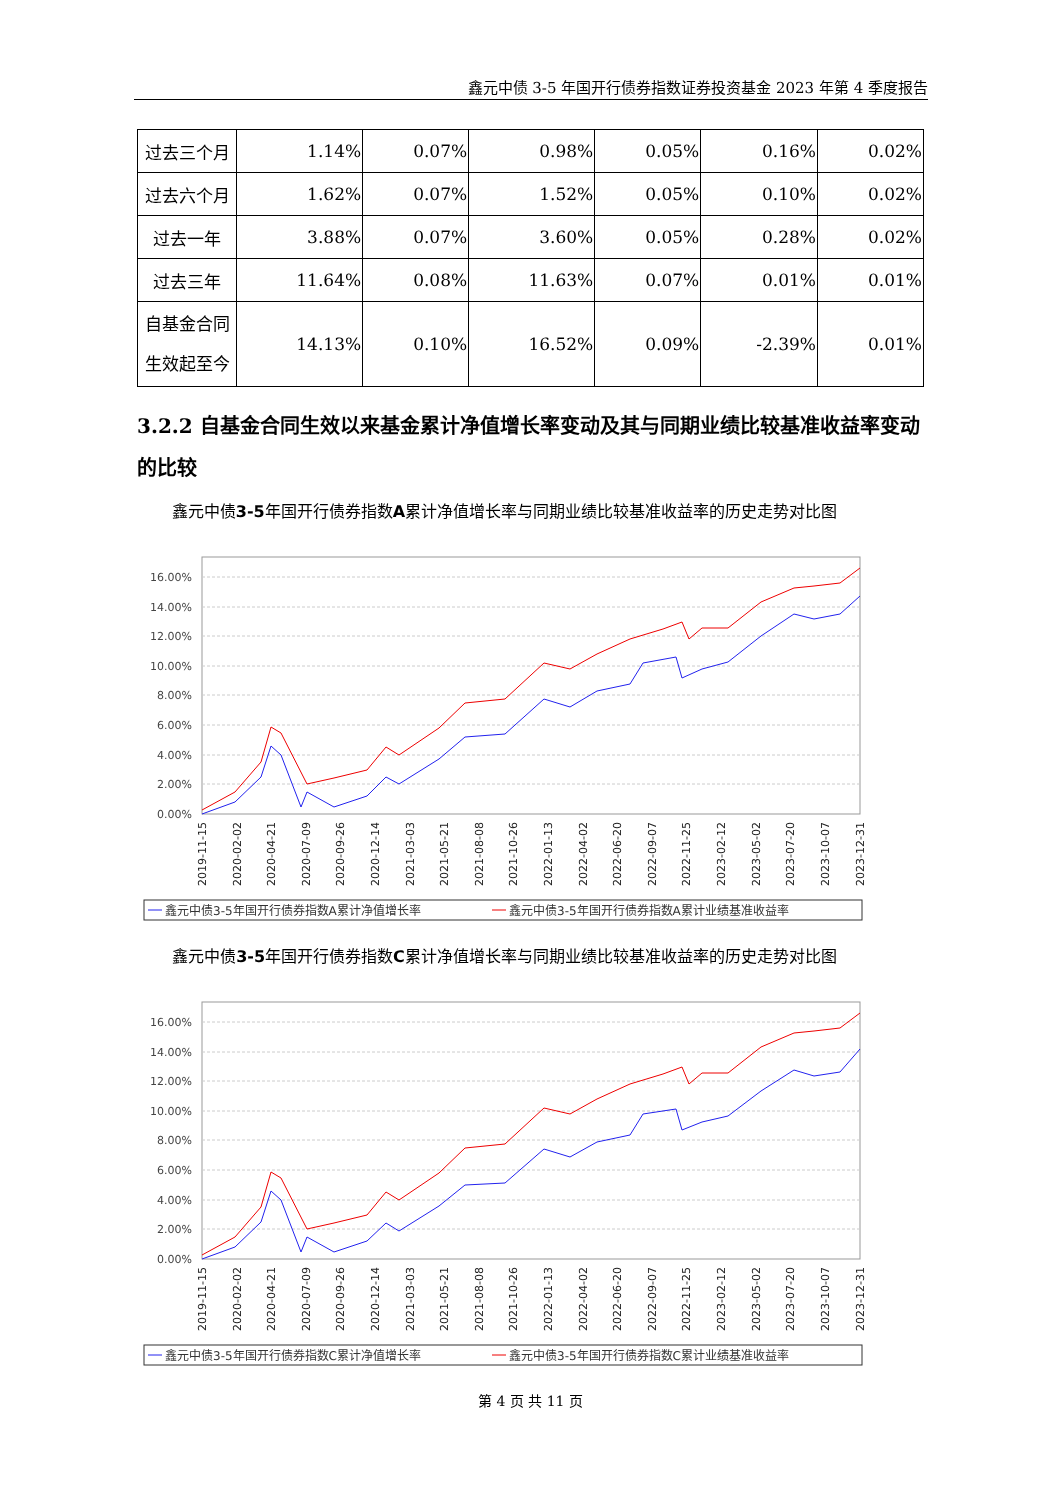鑫元中债 3-5 年国开行债券指数证券投资基金 2023 年第 4 季度报告
| 过去三个月 | 1.14% | 0.07% | 0.98% | 0.05% | 0.16% | 0.02% |
| 过去六个月 | 1.62% | 0.07% | 1.52% | 0.05% | 0.10% | 0.02% |
| 过去一年 | 3.88% | 0.07% | 3.60% | 0.05% | 0.28% | 0.02% |
| 过去三年 | 11.64% | 0.08% | 11.63% | 0.07% | 0.01% | 0.01% |
| 自基金合同 生效起至今 | 14.13% | 0.10% | 16.52% | 0.09% | -2.39% | 0.01% |
3.2.2 自基金合同生效以来基金累计净值增长率变动及其与同期业绩比较基准收益率变动的比较
鑫元中债3-5年国开行债券指数A累计净值增长率与同期业绩比较基准收益率的历史走势对比图
16.00%
14.00%
12.00%
10.00%
8.00%
6.00%
4.00%
2.00%
0.00%
2019-11-15
2020-02-02
2020-04-21
2020-07-09
2020-09-26
2020-12-14
2021-03-03
2021-05-21
2021-08-08
2021-10-26
2022-01-13
2022-04-02
2022-06-20
2022-09-07
2022-11-25
2023-02-12
2023-05-02
2023-07-20
2023-10-07
2023-12-31
鑫元中债3-5年国开行债券指数A累计净值增长率
鑫元中债3-5年国开行债券指数A累计业绩基准收益率
鑫元中债3-5年国开行债券指数C累计净值增长率与同期业绩比较基准收益率的历史走势对比图
16.00%
14.00%
12.00%
10.00%
8.00%
6.00%
4.00%
2.00%
0.00%
2019-11-15
2020-02-02
2020-04-21
2020-07-09
2020-09-26
2020-12-14
2021-03-03
2021-05-21
2021-08-08
2021-10-26
2022-01-13
2022-04-02
2022-06-20
2022-09-07
2022-11-25
2023-02-12
2023-05-02
2023-07-20
2023-10-07
2023-12-31
鑫元中债3-5年国开行债券指数C累计净值增长率
鑫元中债3-5年国开行债券指数C累计业绩基准收益率
第 4 页 共 11 页